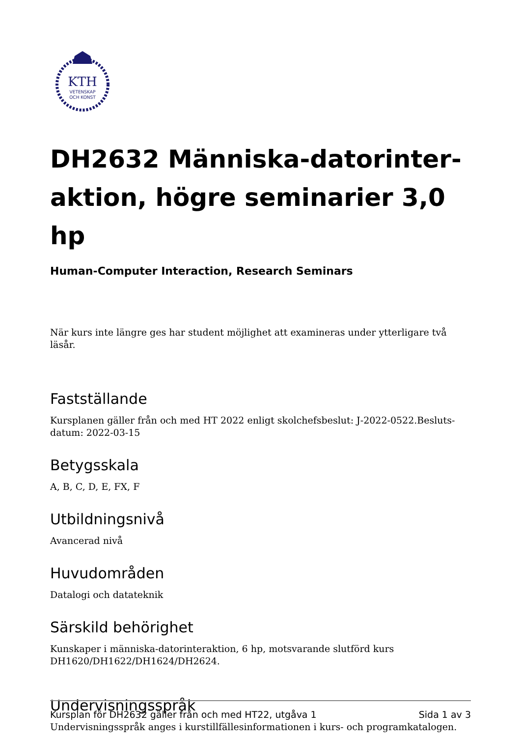KTH
VETENSKAP
OCH KONST
DH2632 Människa-datorinter-aktion, högre seminarier 3,0 hp
Human-Computer Interaction, Research Seminars
När kurs inte längre ges har student möjlighet att examineras under ytterligare två läsår.
Fastställande
Kursplanen gäller från och med HT 2022 enligt skolchefsbeslut: J-2022-0522.Besluts-datum: 2022-03-15
Betygsskala
A, B, C, D, E, FX, F
Utbildningsnivå
Avancerad nivå
Huvudområden
Datalogi och datateknik
Särskild behörighet
Kunskaper i människa-datorinteraktion, 6 hp, motsvarande slutförd kurs DH1620/DH1622/DH1624/DH2624.
Undervisningsspråk
Undervisningsspråk anges i kurstillfällesinformationen i kurs- och programkatalogen.
Kursplan för DH2632 gäller från och med HT22, utgåva 1 Sida 1 av 3